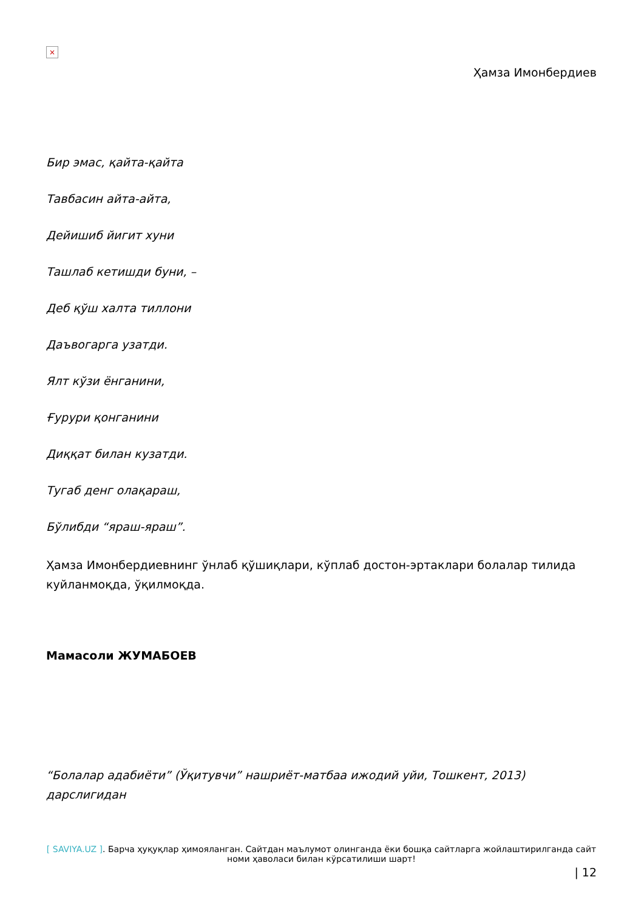×
Ҳамза Имонбердиев
Бир эмас, қайта-қайта
Тавбасин айта-айта,
Дейишиб йигит хуни
Ташлаб кетишди буни, –
Деб қўш халта тиллони
Даъвогарга узатди.
Ялт кўзи ёнганини,
Ғурури қонганини
Диққат билан кузатди.
Тугаб денг олақараш,
Бўлибди “яраш-яраш”.
Ҳамза Имонбердиевнинг ўнлаб қўшиқлари, кўплаб достон-эртаклари болалар тилида куйланмоқда, ўқилмоқда.
Мамасоли ЖУМАБОЕВ
“Болалар адабиёти” (Ўқитувчи” нашриёт-матбаа ижодий уйи, Тошкент, 2013) дарслигидан
[ SAVIYA.UZ ]. Барча ҳуқуқлар ҳимояланган. Сайтдан маълумот олинганда ёки бошқа сайтларга жойлаштирилганда сайт номи ҳаволаси билан кўрсатилиши шарт!
| 12